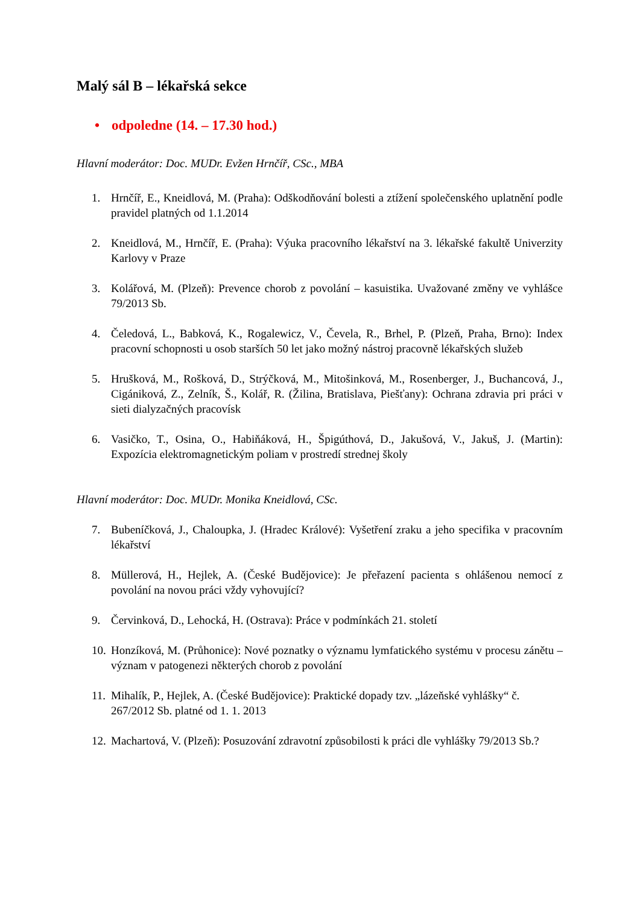Malý sál B – lékařská sekce
• odpoledne (14. – 17.30 hod.)
Hlavní moderátor: Doc. MUDr. Evžen Hrnčíř, CSc., MBA
1. Hrnčíř, E., Kneidlová, M. (Praha): Odškodňování bolesti a ztížení společenského uplatnění podle pravidel platných od 1.1.2014
2. Kneidlová, M., Hrnčíř, E. (Praha): Výuka pracovního lékařství na 3. lékařské fakultě Univerzity Karlovy v Praze
3. Kolářová, M. (Plzeň): Prevence chorob z povolání – kasuistika. Uvažované změny ve vyhlášce 79/2013 Sb.
4. Čeledová, L., Babková, K., Rogalewicz, V., Čevela, R., Brhel, P. (Plzeň, Praha, Brno): Index pracovní schopnosti u osob starších 50 let jako možný nástroj pracovně lékařských služeb
5. Hrušková, M., Rošková, D., Strýčková, M., Mitošinková, M., Rosenberger, J., Buchancová, J., Cigániková, Z., Zelník, Š., Kolář, R. (Žilina, Bratislava, Piešťany): Ochrana zdravia pri práci v sieti dialyzačných pracovísk
6. Vasičko, T., Osina, O., Habiňáková, H., Špigúthová, D., Jakušová, V., Jakuš, J. (Martin): Expozícia elektromagnetickým poliam v prostredí strednej školy
Hlavní moderátor: Doc. MUDr. Monika Kneidlová, CSc.
7. Bubeníčková, J., Chaloupka, J. (Hradec Králové): Vyšetření zraku a jeho specifika v pracovním lékařství
8. Müllerová, H., Hejlek, A. (České Budějovice): Je přeřazení pacienta s ohlášenou nemocí z povolání na novou práci vždy vyhovující?
9. Červinková, D., Lehocká, H. (Ostrava): Práce v podmínkách 21. století
10.
Honzíková, M. (Průhonice): Nové poznatky o významu lymfatického systému v procesu zánětu – význam v patogenezi některých chorob z povolání
11.
Mihalík, P., Hejlek, A. (České Budějovice): Praktické dopady tzv. „lázeňské vyhlášky“ č. 267/2012 Sb. platné od 1. 1. 2013
12.
Machartová, V. (Plzeň): Posuzování zdravotní způsobilosti k práci dle vyhlášky 79/2013 Sb.?